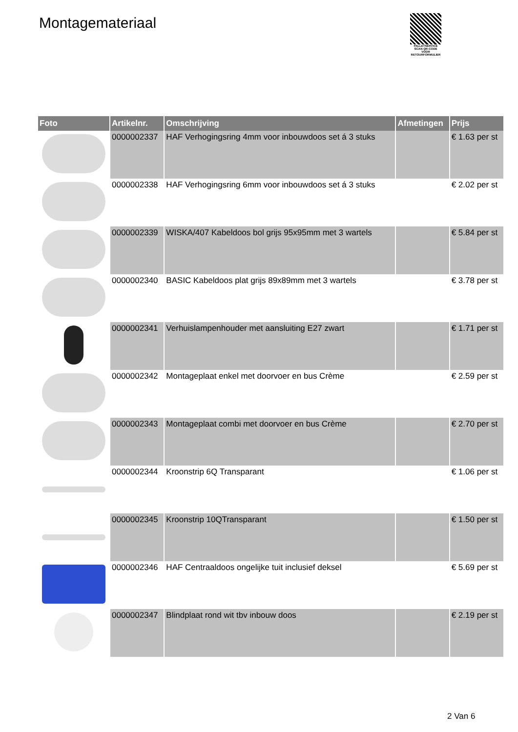Montagemateriaal
PALLETSERVICE
SCAN QR-CODE VOOR RETOURFORMULIER
| Foto | Artikelnr. | Omschrijving | Afmetingen | Prijs |
| --- | --- | --- | --- | --- |
| | 0000002337 | HAF Verhogingsring 4mm voor inbouwdoos set á 3 stuks | | € 1.63 per st |
| | 0000002338 | HAF Verhogingsring 6mm voor inbouwdoos set á 3 stuks | | € 2.02 per st |
| | 0000002339 | WISKA/407 Kabeldoos bol grijs 95x95mm met 3 wartels | | € 5.84 per st |
| | 0000002340 | BASIC Kabeldoos plat grijs 89x89mm met 3 wartels | | € 3.78 per st |
| | 0000002341 | Verhuislampenhouder met aansluiting E27 zwart | | € 1.71 per st |
| | 0000002342 | Montageplaat enkel met doorvoer en bus Crème | | € 2.59 per st |
| | 0000002343 | Montageplaat combi met doorvoer en bus Crème | | € 2.70 per st |
| | 0000002344 | Kroonstrip 6Q Transparant | | € 1.06 per st |
| | 0000002345 | Kroonstrip 10QTransparant | | € 1.50 per st |
| | 0000002346 | HAF Centraaldoos ongelijke tuit inclusief deksel | | € 5.69 per st |
| | 0000002347 | Blindplaat rond wit tbv inbouw doos | | € 2.19 per st |
2 Van 6